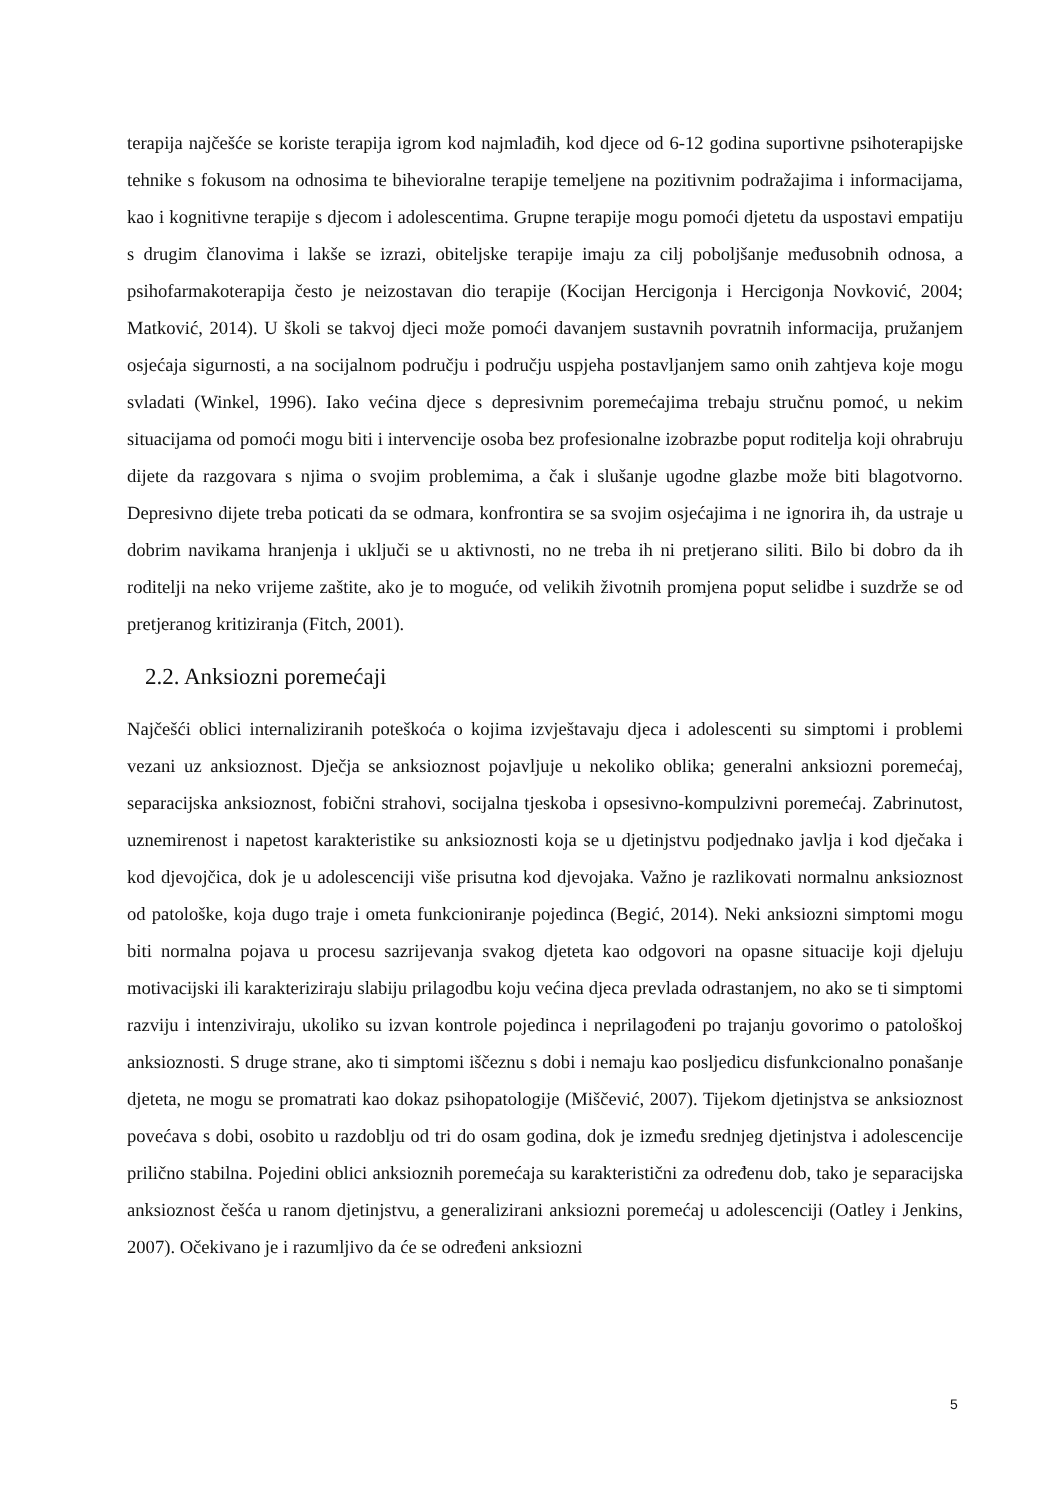terapija najčešće se koriste terapija igrom kod najmlađih, kod djece od 6-12 godina suportivne psihoterapijske tehnike s fokusom na odnosima te bihevioralne terapije temeljene na pozitivnim podražajima i informacijama, kao i kognitivne terapije s djecom i adolescentima. Grupne terapije mogu pomoći djetetu da uspostavi empatiju s drugim članovima i lakše se izrazi, obiteljske terapije imaju za cilj poboljšanje međusobnih odnosa, a psihofarmakoterapija često je neizostavan dio terapije (Kocijan Hercigonja i Hercigonja Novković, 2004; Matković, 2014). U školi se takvoj djeci može pomoći davanjem sustavnih povratnih informacija, pružanjem osjećaja sigurnosti, a na socijalnom području i području uspjeha postavljanjem samo onih zahtjeva koje mogu svladati (Winkel, 1996). Iako većina djece s depresivnim poremećajima trebaju stručnu pomoć, u nekim situacijama od pomoći mogu biti i intervencije osoba bez profesionalne izobrazbe poput roditelja koji ohrabruju dijete da razgovara s njima o svojim problemima, a čak i slušanje ugodne glazbe može biti blagotvorno. Depresivno dijete treba poticati da se odmara, konfrontira se sa svojim osjećajima i ne ignorira ih, da ustraje u dobrim navikama hranjenja i uključi se u aktivnosti, no ne treba ih ni pretjerano siliti. Bilo bi dobro da ih roditelji na neko vrijeme zaštite, ako je to moguće, od velikih životnih promjena poput selidbe i suzdrže se od pretjeranog kritiziranja (Fitch, 2001).
2.2. Anksiozni poremećaji
Najčešći oblici internaliziranih poteškoća o kojima izvještavaju djeca i adolescenti su simptomi i problemi vezani uz anksioznost. Dječja se anksioznost pojavljuje u nekoliko oblika; generalni anksiozni poremećaj, separacijska anksioznost, fobični strahovi, socijalna tjeskoba i opsesivno-kompulzivni poremećaj. Zabrinutost, uznemirenost i napetost karakteristike su anksioznosti koja se u djetinjstvu podjednako javlja i kod dječaka i kod djevojčica, dok je u adolescenciji više prisutna kod djevojaka. Važno je razlikovati normalnu anksioznost od patološke, koja dugo traje i ometa funkcioniranje pojedinca (Begić, 2014). Neki anksiozni simptomi mogu biti normalna pojava u procesu sazrijevanja svakog djeteta kao odgovori na opasne situacije koji djeluju motivacijski ili karakteriziraju slabiju prilagodbu koju većina djeca prevlada odrastanjem, no ako se ti simptomi razviju i intenziviraju, ukoliko su izvan kontrole pojedinca i neprilagođeni po trajanju govorimo o patološkoj anksioznosti. S druge strane, ako ti simptomi iščeznu s dobi i nemaju kao posljedicu disfunkcionalno ponašanje djeteta, ne mogu se promatrati kao dokaz psihopatologije (Miščević, 2007). Tijekom djetinjstva se anksioznost povećava s dobi, osobito u razdoblju od tri do osam godina, dok je između srednjeg djetinjstva i adolescencije prilično stabilna. Pojedini oblici anksioznih poremećaja su karakteristični za određenu dob, tako je separacijska anksioznost češća u ranom djetinjstvu, a generalizirani anksiozni poremećaj u adolescenciji (Oatley i Jenkins, 2007). Očekivano je i razumljivo da će se određeni anksiozni
5